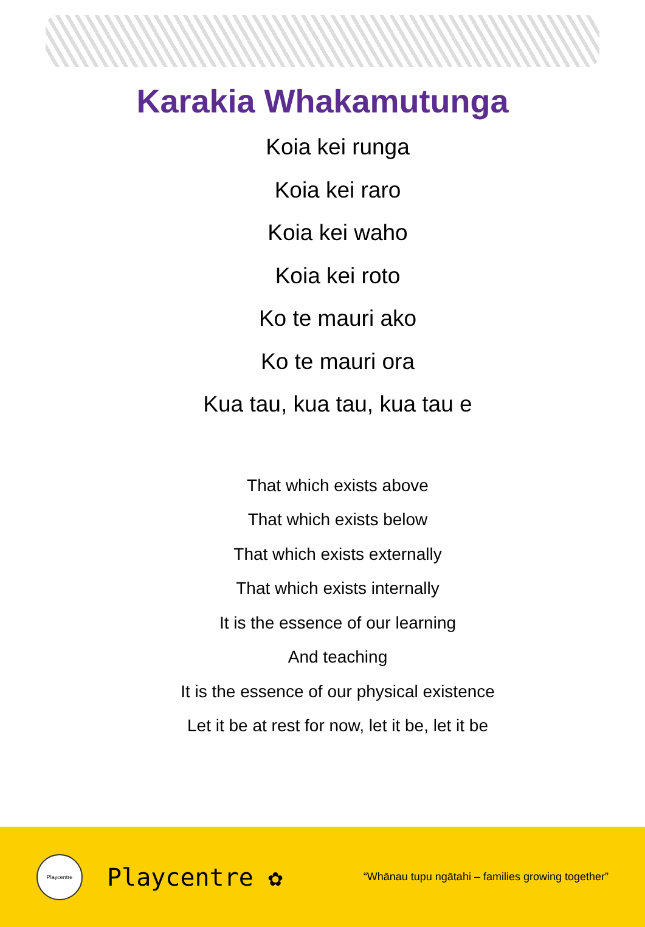Karakia Whakamutunga
Koia kei runga
Koia kei raro
Koia kei waho
Koia kei roto
Ko te mauri ako
Ko te mauri ora
Kua tau, kua tau, kua tau e
That which exists above
That which exists below
That which exists externally
That which exists internally
It is the essence of our learning
And teaching
It is the essence of our physical existence
Let it be at rest for now, let it be, let it be
Playcentre
Playcentre ✿
“Whānau tupu ngātahi – families growing together”